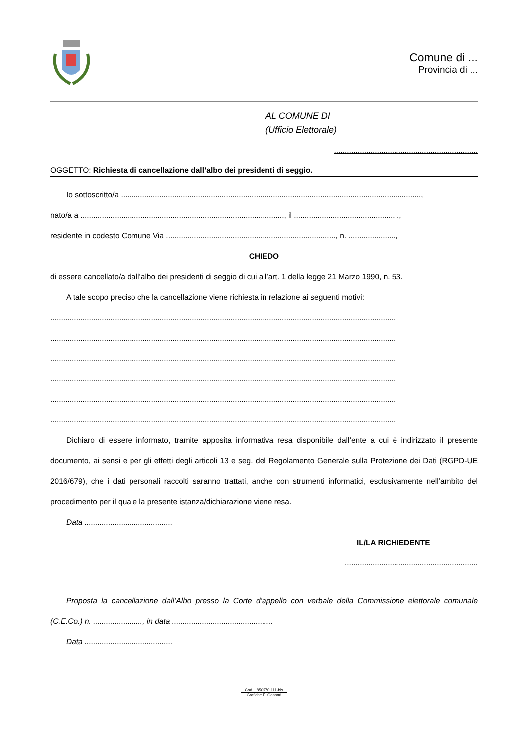Comune di ...
Provincia di ...
AL COMUNE DI
(Ufficio Elettorale)
...................................................................
OGGETTO: Richiesta di cancellazione dall’albo dei presidenti di seggio.
Io sottoscritto/a ............................................................................................................................................,
nato/a a ..............................................................................................., il .................................................,
residente in codesto Comune Via ..............................................................................., n. ......................,
CHIEDO
di essere cancellato/a dall’albo dei presidenti di seggio di cui all’art. 1 della legge 21 Marzo 1990, n. 53.
A tale scopo preciso che la cancellazione viene richiesta in relazione ai seguenti motivi:
.................................................................................................................................................................
.................................................................................................................................................................
.................................................................................................................................................................
.................................................................................................................................................................
.................................................................................................................................................................
.................................................................................................................................................................
Dichiaro di essere informato, tramite apposita informativa resa disponibile dall’ente a cui è indirizzato il presente documento, ai sensi e per gli effetti degli articoli 13 e seg. del Regolamento Generale sulla Protezione dei Dati (RGPD-UE 2016/679), che i dati personali raccolti saranno trattati, anche con strumenti informatici, esclusivamente nell’ambito del procedimento per il quale la presente istanza/dichiarazione viene resa.
Data .........................................
IL/LA RICHIEDENTE
..............................................................
Proposta la cancellazione dall’Albo presso la Corte d’appello con verbale della Commissione elettorale comunale (C.E.Co.) n. ......................., in data ...............................................
Data .........................................
Cod. . 850570.111-bis
Grafiche E. Gaspari